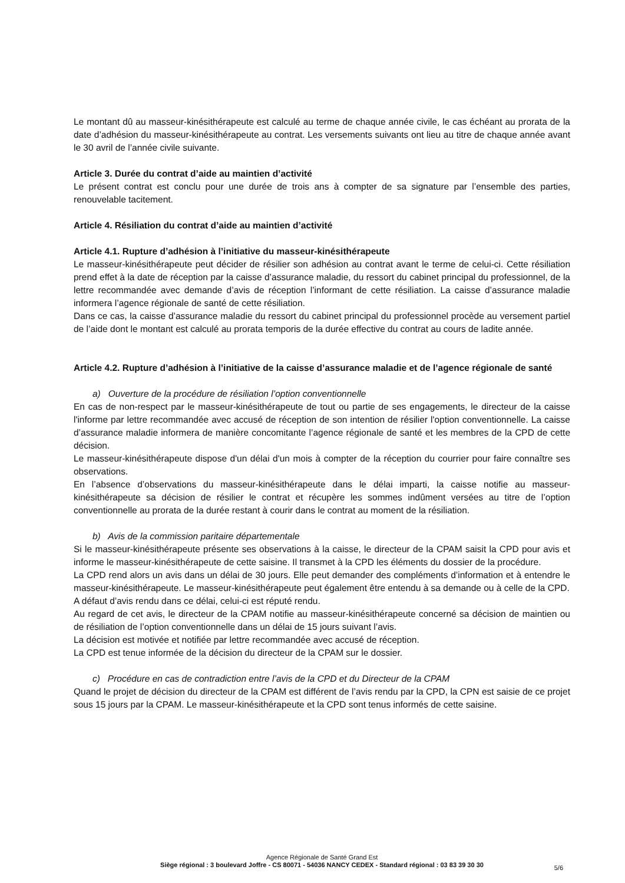Le montant dû au masseur-kinésithérapeute est calculé au terme de chaque année civile, le cas échéant au prorata de la date d’adhésion du masseur-kinésithérapeute au contrat. Les versements suivants ont lieu au titre de chaque année avant le 30 avril de l’année civile suivante.
Article 3. Durée du contrat d’aide au maintien d’activité
Le présent contrat est conclu pour une durée de trois ans à compter de sa signature par l’ensemble des parties, renouvelable tacitement.
Article 4. Résiliation du contrat d’aide au maintien d’activité
Article 4.1. Rupture d’adhésion à l’initiative du masseur-kinésithérapeute
Le masseur-kinésithérapeute peut décider de résilier son adhésion au contrat avant le terme de celui-ci. Cette résiliation prend effet à la date de réception par la caisse d’assurance maladie, du ressort du cabinet principal du professionnel, de la lettre recommandée avec demande d’avis de réception l’informant de cette résiliation. La caisse d’assurance maladie informera l’agence régionale de santé de cette résiliation.
Dans ce cas, la caisse d’assurance maladie du ressort du cabinet principal du professionnel procède au versement partiel de l’aide dont le montant est calculé au prorata temporis de la durée effective du contrat au cours de ladite année.
Article 4.2. Rupture d’adhésion à l’initiative de la caisse d’assurance maladie et de l’agence régionale de santé
a) Ouverture de la procédure de résiliation l’option conventionnelle
En cas de non-respect par le masseur-kinésithérapeute de tout ou partie de ses engagements, le directeur de la caisse l'informe par lettre recommandée avec accusé de réception de son intention de résilier l'option conventionnelle. La caisse d’assurance maladie informera de manière concomitante l’agence régionale de santé et les membres de la CPD de cette décision.
Le masseur-kinésithérapeute dispose d'un délai d'un mois à compter de la réception du courrier pour faire connaître ses observations.
En l’absence d’observations du masseur-kinésithérapeute dans le délai imparti, la caisse notifie au masseur-kinésithérapeute sa décision de résilier le contrat et récupère les sommes indûment versées au titre de l’option conventionnelle au prorata de la durée restant à courir dans le contrat au moment de la résiliation.
b) Avis de la commission paritaire départementale
Si le masseur-kinésithérapeute présente ses observations à la caisse, le directeur de la CPAM saisit la CPD pour avis et informe le masseur-kinésithérapeute de cette saisine. Il transmet à la CPD les éléments du dossier de la procédure.
La CPD rend alors un avis dans un délai de 30 jours. Elle peut demander des compléments d’information et à entendre le masseur-kinésithérapeute. Le masseur-kinésithérapeute peut également être entendu à sa demande ou à celle de la CPD.
A défaut d’avis rendu dans ce délai, celui-ci est réputé rendu.
Au regard de cet avis, le directeur de la CPAM notifie au masseur-kinésithérapeute concerné sa décision de maintien ou de résiliation de l’option conventionnelle dans un délai de 15 jours suivant l’avis.
La décision est motivée et notifiée par lettre recommandée avec accusé de réception.
La CPD est tenue informée de la décision du directeur de la CPAM sur le dossier.
c) Procédure en cas de contradiction entre l’avis de la CPD et du Directeur de la CPAM
Quand le projet de décision du directeur de la CPAM est différent de l’avis rendu par la CPD, la CPN est saisie de ce projet sous 15 jours par la CPAM. Le masseur-kinésithérapeute et la CPD sont tenus informés de cette saisine.
Agence Régionale de Santé Grand Est
Siège régional : 3 boulevard Joffre - CS 80071 - 54036 NANCY CEDEX - Standard régional : 03 83 39 30 30
5/6